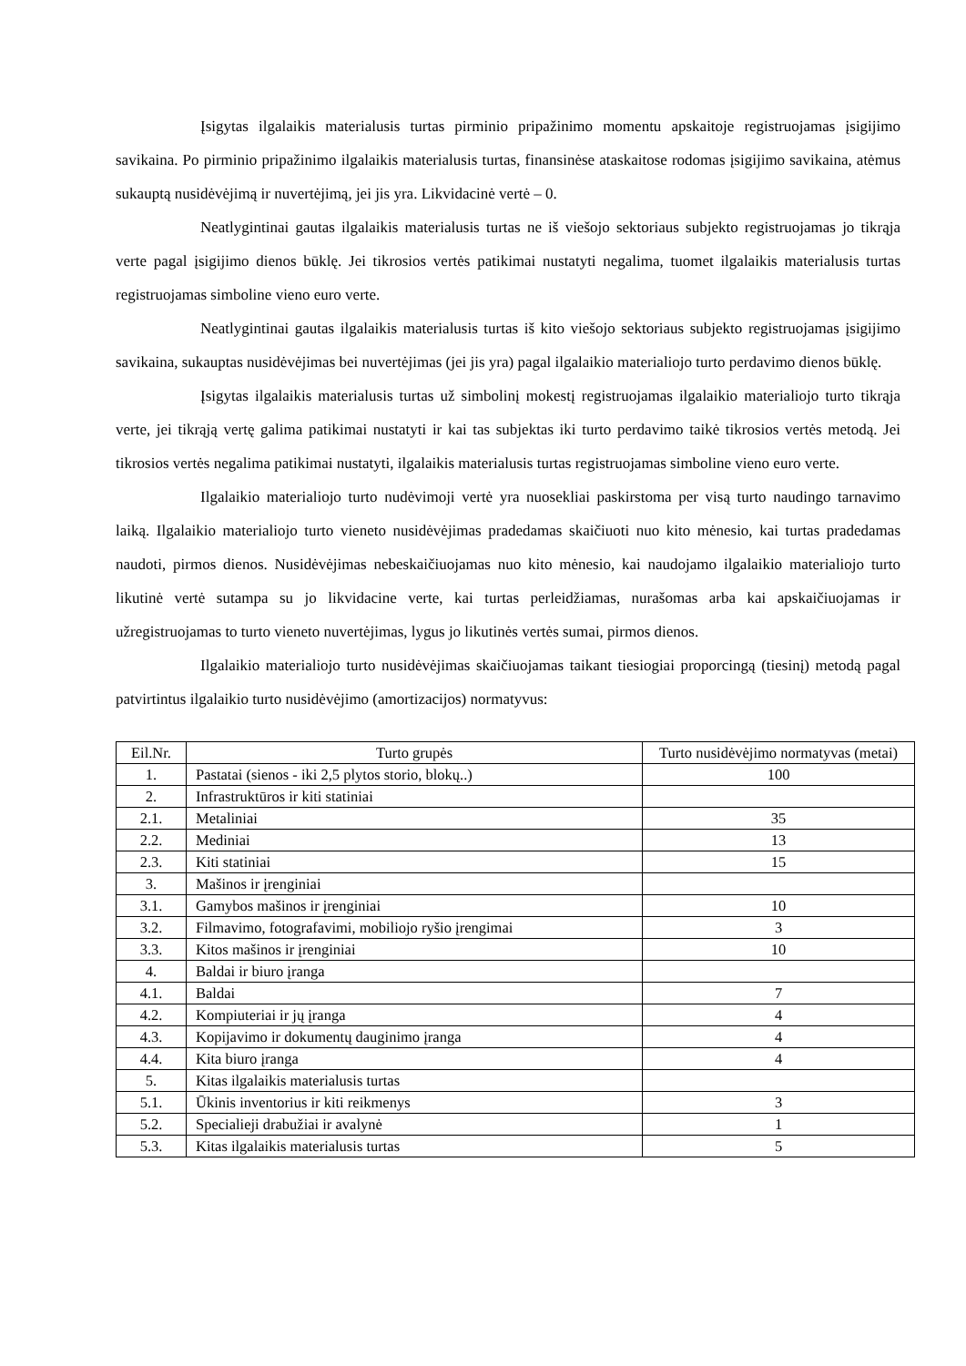Įsigytas ilgalaikis materialusis turtas pirminio pripažinimo momentu apskaitoje registruojamas įsigijimo savikaina. Po pirminio pripažinimo ilgalaikis materialusis turtas, finansinėse ataskaitose rodomas įsigijimo savikaina, atėmus sukauptą nusidėvėjimą ir nuvertėjimą, jei jis yra. Likvidacinė vertė – 0.
Neatlygintinai gautas ilgalaikis materialusis turtas ne iš viešojo sektoriaus subjekto registruojamas jo tikrąja verte pagal įsigijimo dienos būklę. Jei tikrosios vertės patikimai nustatyti negalima, tuomet ilgalaikis materialusis turtas registruojamas simboline vieno euro verte.
Neatlygintinai gautas ilgalaikis materialusis turtas iš kito viešojo sektoriaus subjekto registruojamas įsigijimo savikaina, sukauptas nusidėvėjimas bei nuvertėjimas (jei jis yra) pagal ilgalaikio materialiojo turto perdavimo dienos būklę.
Įsigytas ilgalaikis materialusis turtas už simbolinį mokestį registruojamas ilgalaikio materialiojo turto tikrąja verte, jei tikrąją vertę galima patikimai nustatyti ir kai tas subjektas iki turto perdavimo taikė tikrosios vertės metodą. Jei tikrosios vertės negalima patikimai nustatyti, ilgalaikis materialusis turtas registruojamas simboline vieno euro verte.
Ilgalaikio materialiojo turto nudėvimoji vertė yra nuosekliai paskirstoma per visą turto naudingo tarnavimo laiką. Ilgalaikio materialiojo turto vieneto nusidėvėjimas pradedamas skaičiuoti nuo kito mėnesio, kai turtas pradedamas naudoti, pirmos dienos. Nusidėvėjimas nebeskaičiuojamas nuo kito mėnesio, kai naudojamo ilgalaikio materialiojo turto likutinė vertė sutampa su jo likvidacine verte, kai turtas perleidžiamas, nurašomas arba kai apskaičiuojamas ir užregistruojamas to turto vieneto nuvertėjimas, lygus jo likutinės vertės sumai, pirmos dienos.
Ilgalaikio materialiojo turto nusidėvėjimas skaičiuojamas taikant tiesiogiai proporcingą (tiesinį) metodą pagal patvirtintus ilgalaikio turto nusidėvėjimo (amortizacijos) normatyvus:
| Eil.Nr. | Turto grupės | Turto nusidėvėjimo normatyvas (metai) |
| --- | --- | --- |
| 1. | Pastatai (sienos - iki 2,5 plytos storio, blokų..) | 100 |
| 2. | Infrastruktūros ir kiti statiniai | |
| 2.1. | Metaliniai | 35 |
| 2.2. | Mediniai | 13 |
| 2.3. | Kiti statiniai | 15 |
| 3. | Mašinos ir įrenginiai | |
| 3.1. | Gamybos mašinos ir įrenginiai | 10 |
| 3.2. | Filmavimo, fotografavimi, mobiliojo ryšio įrengimai | 3 |
| 3.3. | Kitos mašinos ir įrenginiai | 10 |
| 4. | Baldai ir biuro įranga | |
| 4.1. | Baldai | 7 |
| 4.2. | Kompiuteriai ir jų įranga | 4 |
| 4.3. | Kopijavimo ir dokumentų dauginimo įranga | 4 |
| 4.4. | Kita biuro įranga | 4 |
| 5. | Kitas ilgalaikis materialusis turtas | |
| 5.1. | Ūkinis inventorius ir kiti reikmenys | 3 |
| 5.2. | Specialieji drabužiai ir avalynė | 1 |
| 5.3. | Kitas ilgalaikis materialusis turtas | 5 |